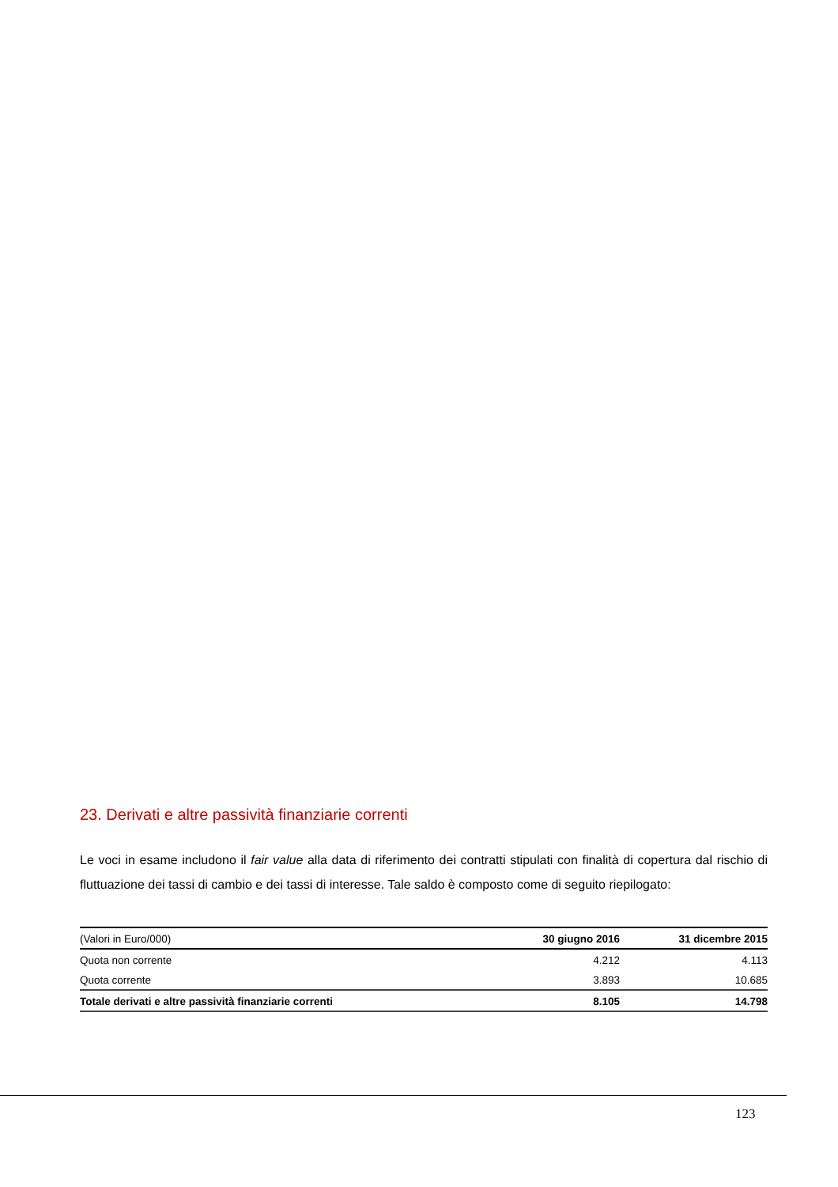23. Derivati e altre passività finanziarie correnti
Le voci in esame includono il fair value alla data di riferimento dei contratti stipulati con finalità di copertura dal rischio di fluttuazione dei tassi di cambio e dei tassi di interesse. Tale saldo è composto come di seguito riepilogato:
| (Valori in Euro/000) | 30 giugno 2016 | 31 dicembre 2015 |
| --- | --- | --- |
| Quota non corrente | 4.212 | 4.113 |
| Quota corrente | 3.893 | 10.685 |
| Totale derivati e altre passività finanziarie correnti | 8.105 | 14.798 |
123